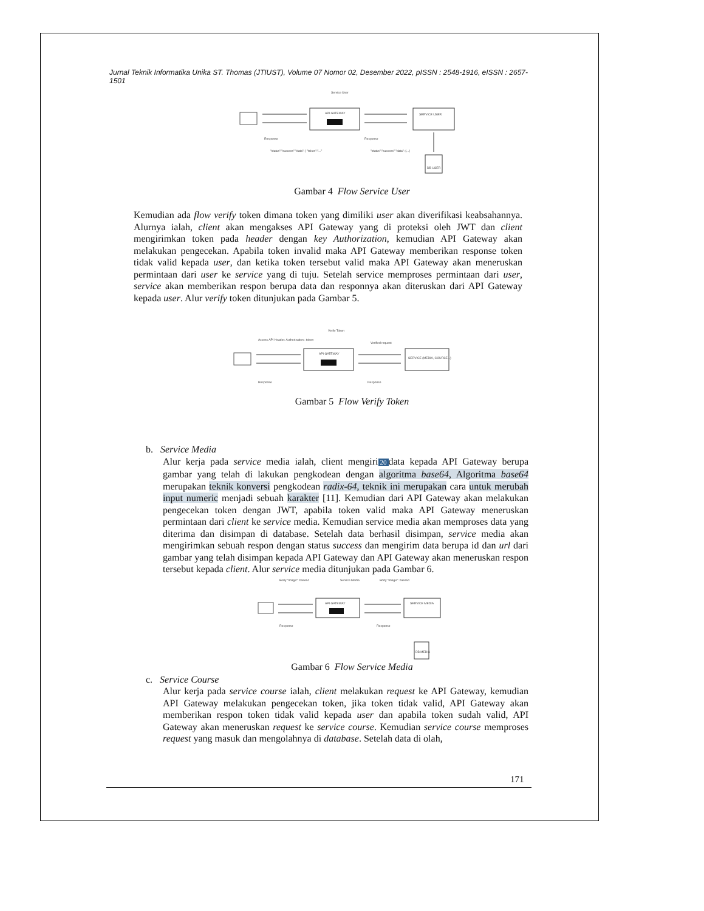Jurnal Teknik Informatika Unika ST. Thomas (JTIUST), Volume 07 Nomor 02, Desember 2022, pISSN : 2548-1916, eISSN : 2657-1501
Service User
API GATEWAY
SERVICE USER
DB USER
Response
"status":"success" "data": { "token":"..."
Response
"status":"success" "data": {...}
Gambar 4 Flow Service User
Kemudian ada flow verify token dimana token yang dimiliki user akan diverifikasi keabsahannya. Alurnya ialah, client akan mengakses API Gateway yang di proteksi oleh JWT dan client mengirimkan token pada header dengan key Authorization, kemudian API Gateway akan melakukan pengecekan. Apabila token invalid maka API Gateway memberikan response token tidak valid kepada user, dan ketika token tersebut valid maka API Gateway akan meneruskan permintaan dari user ke service yang di tuju. Setelah service memproses permintaan dari user, service akan memberikan respon berupa data dan responnya akan diteruskan dari API Gateway kepada user. Alur verify token ditunjukan pada Gambar 5.
Verify Token
Access API Header: Authorization : token
API GATEWAY
Verified request
SERVICE (MEDIA, COURSE...)
Response
Response
Gambar 5 Flow Verify Token
b. Service Media
Alur kerja pada service media ialah, client mengiri 20 data kepada API Gateway berupa gambar yang telah di lakukan pengkodean dengan algoritma base64, Algoritma base64 merupakan teknik konversi pengkodean radix-64, teknik ini merupakan cara untuk merubah input numeric menjadi sebuah karakter [11]. Kemudian dari API Gateway akan melakukan pengecekan token dengan JWT, apabila token valid maka API Gateway meneruskan permintaan dari client ke service media. Kemudian service media akan memproses data yang diterima dan disimpan di database. Setelah data berhasil disimpan, service media akan mengirimkan sebuah respon dengan status success dan mengirim data berupa id dan url dari gambar yang telah disimpan kepada API Gateway dan API Gateway akan meneruskan respon tersebut kepada client. Alur service media ditunjukan pada Gambar 6.
Body "image": base64
Service Media
Body "image": base64
API GATEWAY
SERVICE MEDIA
DB MEDIA
Response
Response
Gambar 6 Flow Service Media
c. Service Course
Alur kerja pada service course ialah, client melakukan request ke API Gateway, kemudian API Gateway melakukan pengecekan token, jika token tidak valid, API Gateway akan memberikan respon token tidak valid kepada user dan apabila token sudah valid, API Gateway akan meneruskan request ke service course. Kemudian service course memproses request yang masuk dan mengolahnya di database. Setelah data di olah,
171